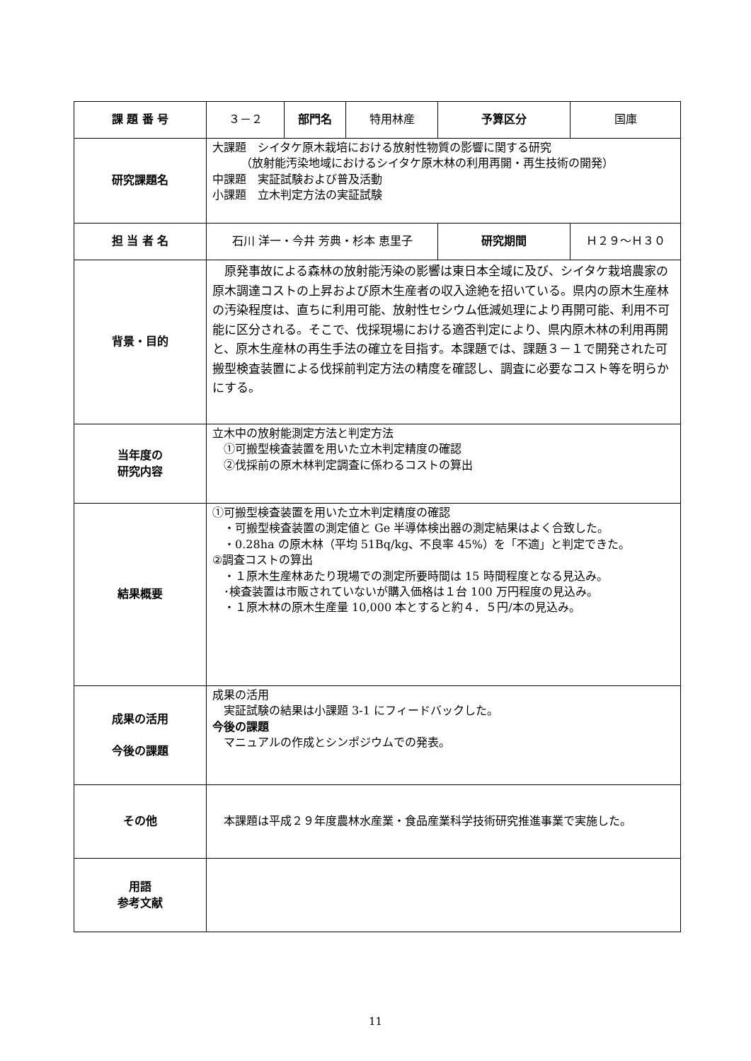| 課 題 番 号 | ３－２ | 部門名 | 特用林産 | 予算区分 | 国庫 |
| 研究課題名 | 大課題 シイタケ原木栽培における放射性物質の影響に関する研究 （放射能汚染地域におけるシイタケ原木林の利用再開・再生技術の開発） 中課題 実証試験および普及活動 小課題 立木判定方法の実証試験 | | | | |
| 担 当 者 名 | 石川 洋一・今井 芳典・杉本 恵里子 | | | 研究期間 | Ｈ２９～Ｈ３０ |
| 背景・目的 | 原発事故による森林の放射能汚染の影響は東日本全域に及び、シイタケ栽培農家の原木調達コストの上昇および原木生産者の収入途絶を招いている。県内の原木生産林の汚染程度は、直ちに利用可能、放射性セシウム低減処理により再開可能、利用不可能に区分される。そこで、伐採現場における適否判定により、県内原木林の利用再開と、原木生産林の再生手法の確立を目指す。本課題では、課題３－１で開発された可搬型検査装置による伐採前判定方法の精度を確認し、調査に必要なコスト等を明らかにする。 | | | | |
| 当年度の 研究内容 | 立木中の放射能測定方法と判定方法 ①可搬型検査装置を用いた立木判定精度の確認 ②伐採前の原木林判定調査に係わるコストの算出 | | | | |
| 結果概要 | ①可搬型検査装置を用いた立木判定精度の確認 ・可搬型検査装置の測定値と Ge 半導体検出器の測定結果はよく合致した。 ・0.28ha の原木林（平均 51Bq/kg、不良率 45%）を「不適」と判定できた。 ②調査コストの算出 ・１原木生産林あたり現場での測定所要時間は 15 時間程度となる見込み。 ･検査装置は市販されていないが購入価格は１台 100 万円程度の見込み。 ・１原木林の原木生産量 10,000 本とすると約４．５円/本の見込み。 | | | | |
| 成果の活用 今後の課題 | 成果の活用 実証試験の結果は小課題 3-1 にフィードバックした。 今後の課題 マニュアルの作成とシンポジウムでの発表。 | | | | |
| その他 | 本課題は平成２９年度農林水産業・食品産業科学技術研究推進事業で実施した。 | | | | |
| 用語 参考文献 | | | | | |
11